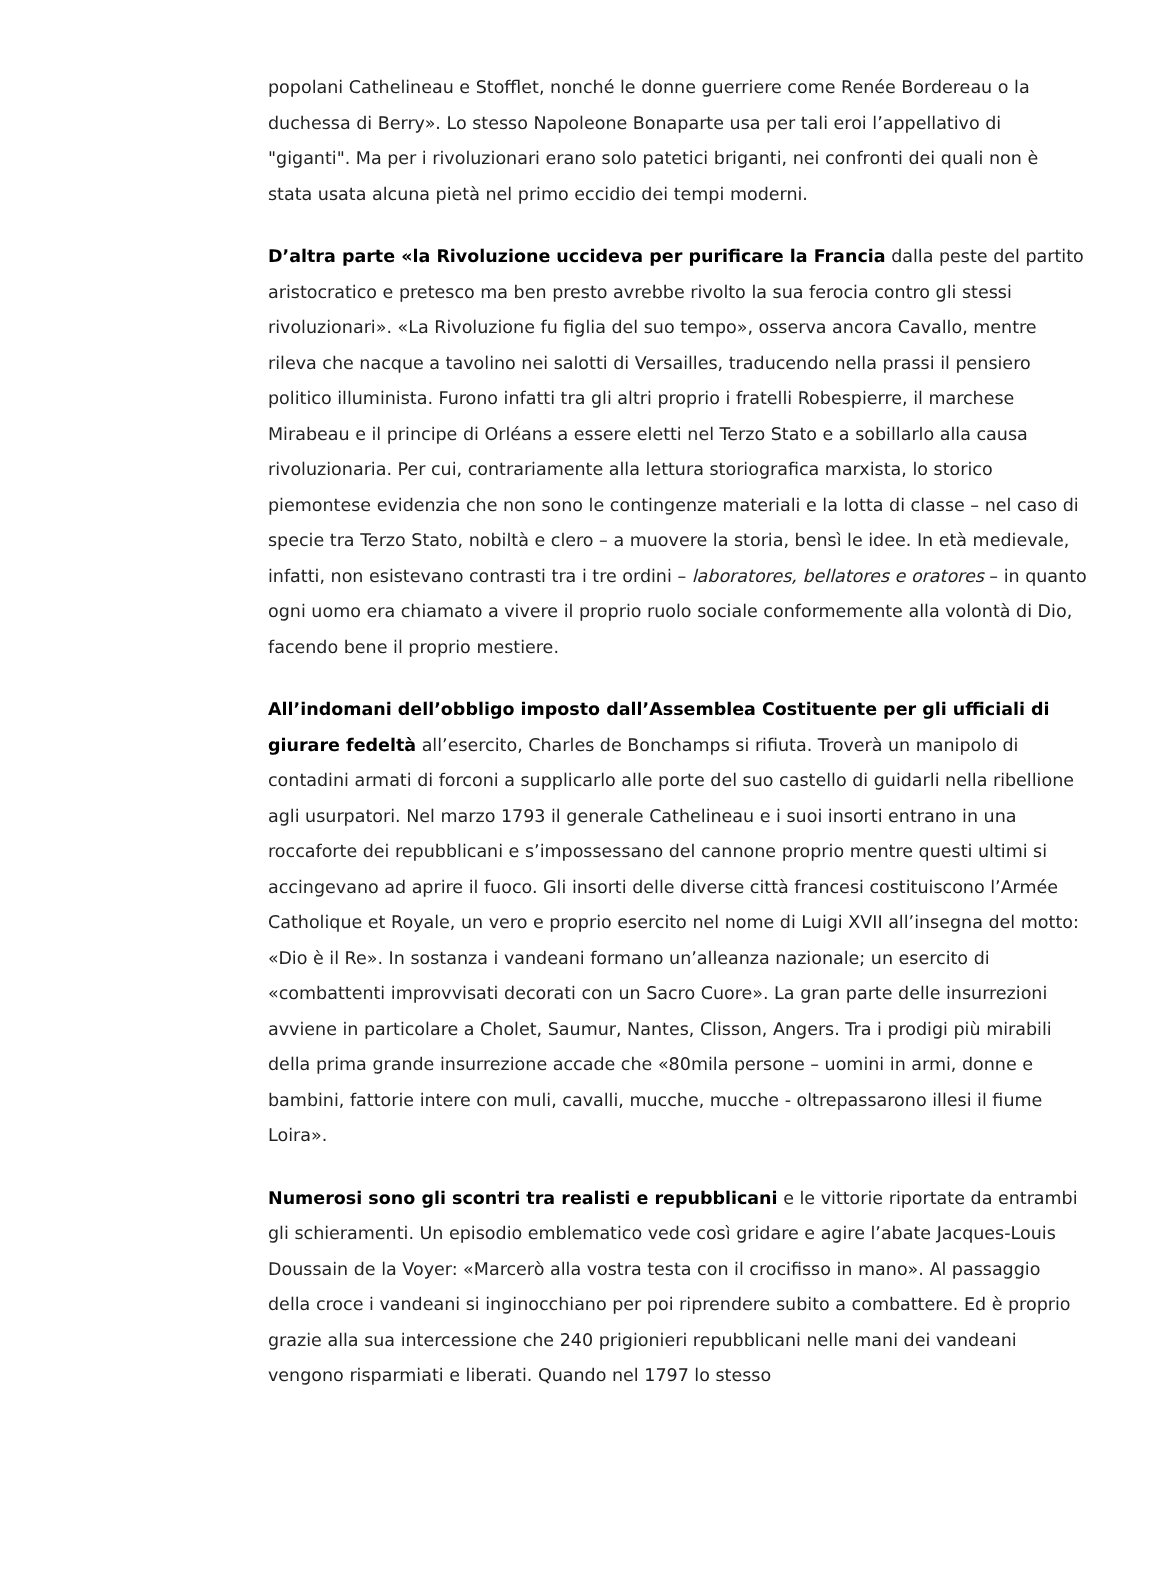popolani Cathelineau e Stofflet, nonché le donne guerriere come Renée Bordereau o la duchessa di Berry». Lo stesso Napoleone Bonaparte usa per tali eroi l’appellativo di "giganti". Ma per i rivoluzionari erano solo patetici briganti, nei confronti dei quali non è stata usata alcuna pietà nel primo eccidio dei tempi moderni.
D’altra parte «la Rivoluzione uccideva per purificare la Francia dalla peste del partito aristocratico e pretesco ma ben presto avrebbe rivolto la sua ferocia contro gli stessi rivoluzionari». «La Rivoluzione fu figlia del suo tempo», osserva ancora Cavallo, mentre rileva che nacque a tavolino nei salotti di Versailles, traducendo nella prassi il pensiero politico illuminista. Furono infatti tra gli altri proprio i fratelli Robespierre, il marchese Mirabeau e il principe di Orléans a essere eletti nel Terzo Stato e a sobillarlo alla causa rivoluzionaria. Per cui, contrariamente alla lettura storiografica marxista, lo storico piemontese evidenzia che non sono le contingenze materiali e la lotta di classe – nel caso di specie tra Terzo Stato, nobiltà e clero – a muovere la storia, bensì le idee. In età medievale, infatti, non esistevano contrasti tra i tre ordini – laboratores, bellatores e oratores – in quanto ogni uomo era chiamato a vivere il proprio ruolo sociale conformemente alla volontà di Dio, facendo bene il proprio mestiere.
All’indomani dell’obbligo imposto dall’Assemblea Costituente per gli ufficiali di giurare fedeltà all’esercito, Charles de Bonchamps si rifiuta. Troverà un manipolo di contadini armati di forconi a supplicarlo alle porte del suo castello di guidarli nella ribellione agli usurpatori. Nel marzo 1793 il generale Cathelineau e i suoi insorti entrano in una roccaforte dei repubblicani e s’impossessano del cannone proprio mentre questi ultimi si accingevano ad aprire il fuoco. Gli insorti delle diverse città francesi costituiscono l’Armée Catholique et Royale, un vero e proprio esercito nel nome di Luigi XVII all’insegna del motto: «Dio è il Re». In sostanza i vandeani formano un’alleanza nazionale; un esercito di «combattenti improvvisati decorati con un Sacro Cuore». La gran parte delle insurrezioni avviene in particolare a Cholet, Saumur, Nantes, Clisson, Angers. Tra i prodigi più mirabili della prima grande insurrezione accade che «80mila persone – uomini in armi, donne e bambini, fattorie intere con muli, cavalli, mucche, mucche - oltrepassarono illesi il fiume Loira».
Numerosi sono gli scontri tra realisti e repubblicani e le vittorie riportate da entrambi gli schieramenti. Un episodio emblematico vede così gridare e agire l’abate Jacques-Louis Doussain de la Voyer: «Marcerò alla vostra testa con il crocifisso in mano». Al passaggio della croce i vandeani si inginocchiano per poi riprendere subito a combattere. Ed è proprio grazie alla sua intercessione che 240 prigionieri repubblicani nelle mani dei vandeani vengono risparmiati e liberati. Quando nel 1797 lo stesso